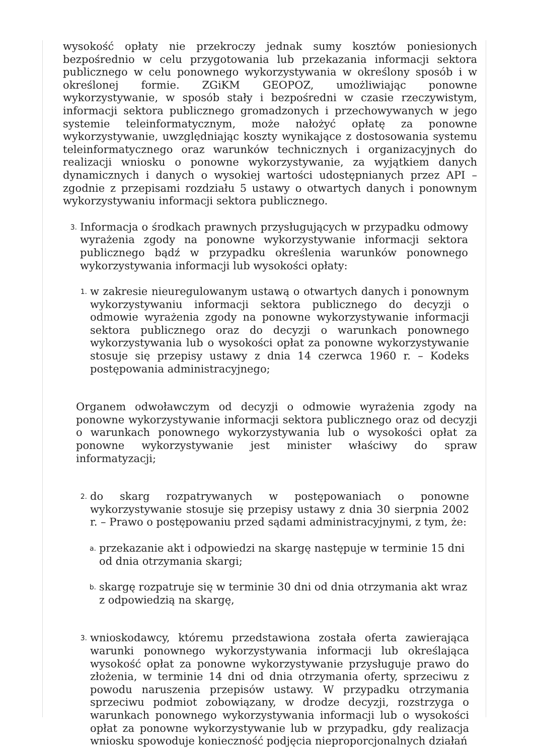wysokość opłaty nie przekroczy jednak sumy kosztów poniesionych bezpośrednio w celu przygotowania lub przekazania informacji sektora publicznego w celu ponownego wykorzystywania w określony sposób i w określonej formie. ZGiKM GEOPOZ, umożliwiając ponowne wykorzystywanie, w sposób stały i bezpośredni w czasie rzeczywistym, informacji sektora publicznego gromadzonych i przechowywanych w jego systemie teleinformatycznym, może nałożyć opłatę za ponowne wykorzystywanie, uwzględniając koszty wynikające z dostosowania systemu teleinformatycznego oraz warunków technicznych i organizacyjnych do realizacji wniosku o ponowne wykorzystywanie, za wyjątkiem danych dynamicznych i danych o wysokiej wartości udostępnianych przez API – zgodnie z przepisami rozdziału 5 ustawy o otwartych danych i ponownym wykorzystywaniu informacji sektora publicznego.
3.
Informacja o środkach prawnych przysługujących w przypadku odmowy wyrażenia zgody na ponowne wykorzystywanie informacji sektora publicznego bądź w przypadku określenia warunków ponownego wykorzystywania informacji lub wysokości opłaty:
1.
w zakresie nieuregulowanym ustawą o otwartych danych i ponownym wykorzystywaniu informacji sektora publicznego do decyzji o odmowie wyrażenia zgody na ponowne wykorzystywanie informacji sektora publicznego oraz do decyzji o warunkach ponownego wykorzystywania lub o wysokości opłat za ponowne wykorzystywanie stosuje się przepisy ustawy z dnia 14 czerwca 1960 r. – Kodeks postępowania administracyjnego;
Organem odwoławczym od decyzji o odmowie wyrażenia zgody na ponowne wykorzystywanie informacji sektora publicznego oraz od decyzji o warunkach ponownego wykorzystywania lub o wysokości opłat za ponowne wykorzystywanie jest minister właściwy do spraw informatyzacji;
2.
do skarg rozpatrywanych w postępowaniach o ponowne wykorzystywanie stosuje się przepisy ustawy z dnia 30 sierpnia 2002 r. – Prawo o postępowaniu przed sądami administracyjnymi, z tym, że:
a.
przekazanie akt i odpowiedzi na skargę następuje w terminie 15 dni od dnia otrzymania skargi;
b.
skargę rozpatruje się w terminie 30 dni od dnia otrzymania akt wraz z odpowiedzią na skargę,
3.
wnioskodawcy, któremu przedstawiona została oferta zawierająca warunki ponownego wykorzystywania informacji lub określająca wysokość opłat za ponowne wykorzystywanie przysługuje prawo do złożenia, w terminie 14 dni od dnia otrzymania oferty, sprzeciwu z powodu naruszenia przepisów ustawy. W przypadku otrzymania sprzeciwu podmiot zobowiązany, w drodze decyzji, rozstrzyga o warunkach ponownego wykorzystywania informacji lub o wysokości opłat za ponowne wykorzystywanie lub w przypadku, gdy realizacja wniosku spowoduje konieczność podjęcia nieproporcjonalnych działań